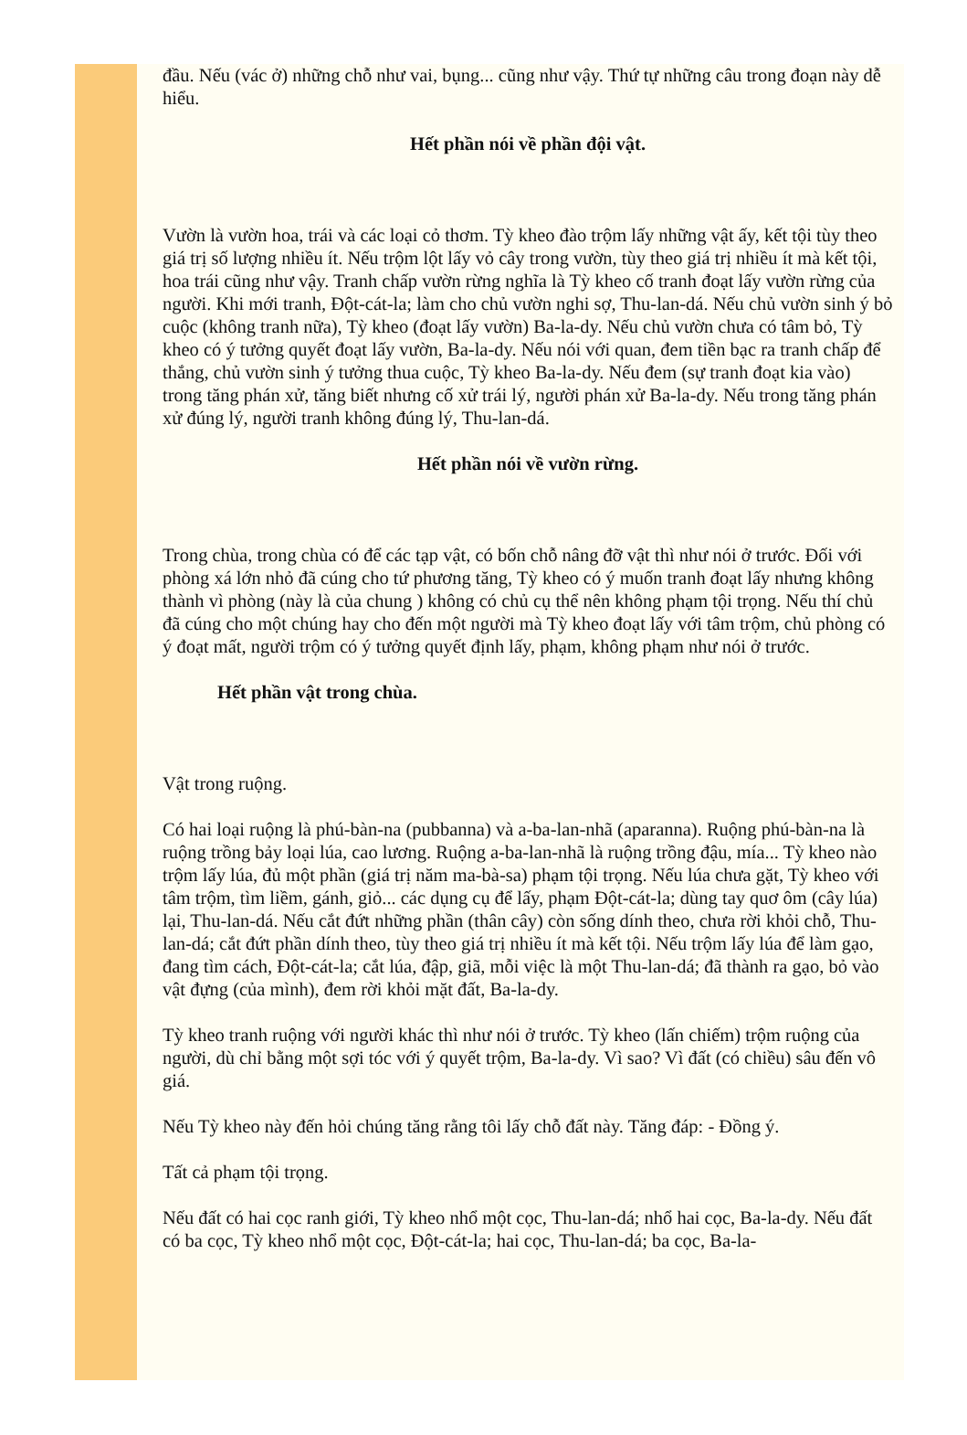đầu. Nếu (vác ở) những chỗ như vai, bụng... cũng như vậy. Thứ tự những câu trong đoạn này dễ hiểu.
Hết phần nói về phần đội vật.
Vườn là vườn hoa, trái và các loại cỏ thơm. Tỳ kheo đào trộm lấy những vật ấy, kết tội tùy theo giá trị số lượng nhiều ít. Nếu trộm lột lấy vỏ cây trong vườn, tùy theo giá trị nhiều ít mà kết tội, hoa trái cũng như vậy. Tranh chấp vườn rừng nghĩa là Tỳ kheo cố tranh đoạt lấy vườn rừng của người. Khi mới tranh, Đột-cát-la; làm cho chủ vườn nghi sợ, Thu-lan-dá. Nếu chủ vườn sinh ý bỏ cuộc (không tranh nữa), Tỳ kheo (đoạt lấy vườn) Ba-la-dy. Nếu chủ vườn chưa có tâm bỏ, Tỳ kheo có ý tưởng quyết đoạt lấy vườn, Ba-la-dy. Nếu nói với quan, đem tiền bạc ra tranh chấp để thắng, chủ vườn sinh ý tưởng thua cuộc, Tỳ kheo Ba-la-dy. Nếu đem (sự tranh đoạt kia vào) trong tăng phán xử, tăng biết nhưng cố xử trái lý, người phán xử Ba-la-dy. Nếu trong tăng phán xử đúng lý, người tranh không đúng lý, Thu-lan-dá.
Hết phần nói về vườn rừng.
Trong chùa, trong chùa có để các tạp vật, có bốn chỗ nâng đỡ vật thì như nói ở trước. Đối với phòng xá lớn nhỏ đã cúng cho tứ phương tăng, Tỳ kheo có ý muốn tranh đoạt lấy nhưng không thành vì phòng (này là của chung ) không có chủ cụ thể nên không phạm tội trọng. Nếu thí chủ đã cúng cho một chúng hay cho đến một người mà Tỳ kheo đoạt lấy với tâm trộm, chủ phòng có ý đoạt mất, người trộm có ý tưởng quyết định lấy, phạm, không phạm như nói ở trước.
Hết phần vật trong chùa.
Vật trong ruộng.
Có hai loại ruộng là phú-bàn-na (pubbanna) và a-ba-lan-nhã (aparanna). Ruộng phú-bàn-na là ruộng trồng bảy loại lúa, cao lương. Ruộng a-ba-lan-nhã là ruộng trồng đậu, mía... Tỳ kheo nào trộm lấy lúa, đủ một phần (giá trị năm ma-bà-sa) phạm tội trọng. Nếu lúa chưa gặt, Tỳ kheo với tâm trộm, tìm liềm, gánh, giỏ... các dụng cụ để lấy, phạm Đột-cát-la; dùng tay quơ ôm (cây lúa) lại, Thu-lan-dá. Nếu cắt đứt những phần (thân cây) còn sống dính theo, chưa rời khỏi chỗ, Thu-lan-dá; cắt đứt phần dính theo, tùy theo giá trị nhiều ít mà kết tội. Nếu trộm lấy lúa để làm gạo, đang tìm cách, Đột-cát-la; cắt lúa, đập, giã, mỗi việc là một Thu-lan-dá; đã thành ra gạo, bỏ vào vật đựng (của mình), đem rời khỏi mặt đất, Ba-la-dy.
Tỳ kheo tranh ruộng với người khác thì như nói ở trước. Tỳ kheo (lấn chiếm) trộm ruộng của người, dù chỉ bằng một sợi tóc với ý quyết trộm, Ba-la-dy. Vì sao? Vì đất (có chiều) sâu đến vô giá.
Nếu Tỳ kheo này đến hỏi chúng tăng rằng tôi lấy chỗ đất này. Tăng đáp: - Đồng ý.
Tất cả phạm tội trọng.
Nếu đất có hai cọc ranh giới, Tỳ kheo nhổ một cọc, Thu-lan-dá; nhổ hai cọc, Ba-la-dy. Nếu đất có ba cọc, Tỳ kheo nhổ một cọc, Đột-cát-la; hai cọc, Thu-lan-dá; ba cọc, Ba-la-